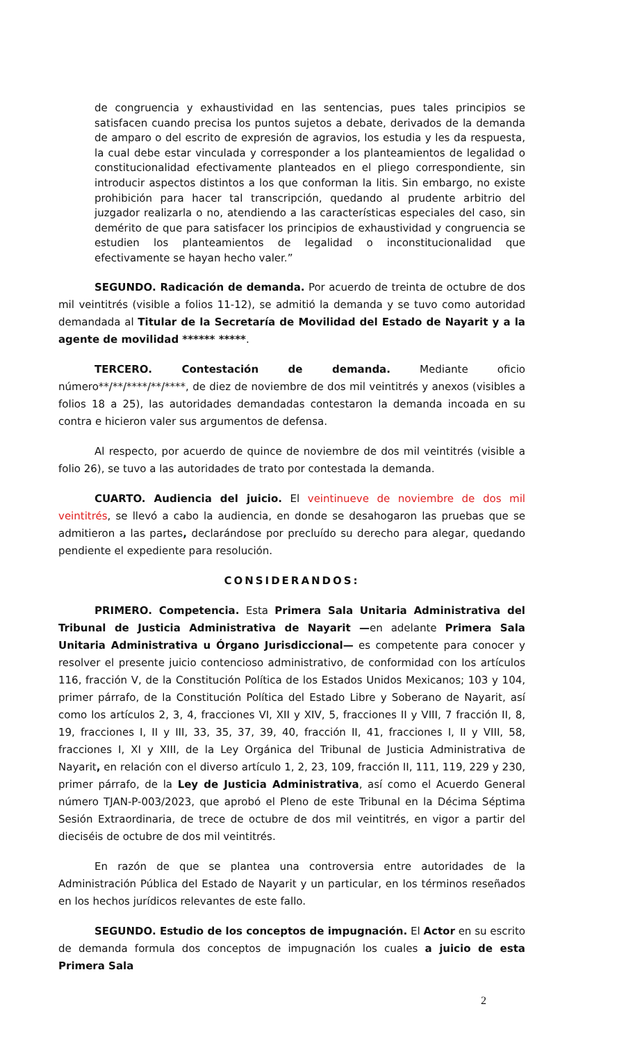de congruencia y exhaustividad en las sentencias, pues tales principios se satisfacen cuando precisa los puntos sujetos a debate, derivados de la demanda de amparo o del escrito de expresión de agravios, los estudia y les da respuesta, la cual debe estar vinculada y corresponder a los planteamientos de legalidad o constitucionalidad efectivamente planteados en el pliego correspondiente, sin introducir aspectos distintos a los que conforman la litis. Sin embargo, no existe prohibición para hacer tal transcripción, quedando al prudente arbitrio del juzgador realizarla o no, atendiendo a las características especiales del caso, sin demérito de que para satisfacer los principios de exhaustividad y congruencia se estudien los planteamientos de legalidad o inconstitucionalidad que efectivamente se hayan hecho valer.”
SEGUNDO. Radicación de demanda. Por acuerdo de treinta de octubre de dos mil veintitrés (visible a folios 11-12), se admitió la demanda y se tuvo como autoridad demandada al Titular de la Secretaría de Movilidad del Estado de Nayarit y a la agente de movilidad ****** *****.
TERCERO. Contestación de demanda. Mediante oficio número**/**/****/**/****, de diez de noviembre de dos mil veintitrés y anexos (visibles a folios 18 a 25), las autoridades demandadas contestaron la demanda incoada en su contra e hicieron valer sus argumentos de defensa.
Al respecto, por acuerdo de quince de noviembre de dos mil veintitrés (visible a folio 26), se tuvo a las autoridades de trato por contestada la demanda.
CUARTO. Audiencia del juicio. El veintinueve de noviembre de dos mil veintitrés, se llevó a cabo la audiencia, en donde se desahogaron las pruebas que se admitieron a las partes, declarándose por precluído su derecho para alegar, quedando pendiente el expediente para resolución.
CONSIDERANDOS:
PRIMERO. Competencia. Esta Primera Sala Unitaria Administrativa del Tribunal de Justicia Administrativa de Nayarit —en adelante Primera Sala Unitaria Administrativa u Órgano Jurisdiccional— es competente para conocer y resolver el presente juicio contencioso administrativo, de conformidad con los artículos 116, fracción V, de la Constitución Política de los Estados Unidos Mexicanos; 103 y 104, primer párrafo, de la Constitución Política del Estado Libre y Soberano de Nayarit, así como los artículos 2, 3, 4, fracciones VI, XII y XIV, 5, fracciones II y VIII, 7 fracción II, 8, 19, fracciones I, II y III, 33, 35, 37, 39, 40, fracción II, 41, fracciones I, II y VIII, 58, fracciones I, XI y XIII, de la Ley Orgánica del Tribunal de Justicia Administrativa de Nayarit, en relación con el diverso artículo 1, 2, 23, 109, fracción II, 111, 119, 229 y 230, primer párrafo, de la Ley de Justicia Administrativa, así como el Acuerdo General número TJAN-P-003/2023, que aprobó el Pleno de este Tribunal en la Décima Séptima Sesión Extraordinaria, de trece de octubre de dos mil veintitrés, en vigor a partir del dieciséis de octubre de dos mil veintitrés.
En razón de que se plantea una controversia entre autoridades de la Administración Pública del Estado de Nayarit y un particular, en los términos reseñados en los hechos jurídicos relevantes de este fallo.
SEGUNDO. Estudio de los conceptos de impugnación. El Actor en su escrito de demanda formula dos conceptos de impugnación los cuales a juicio de esta Primera Sala
2